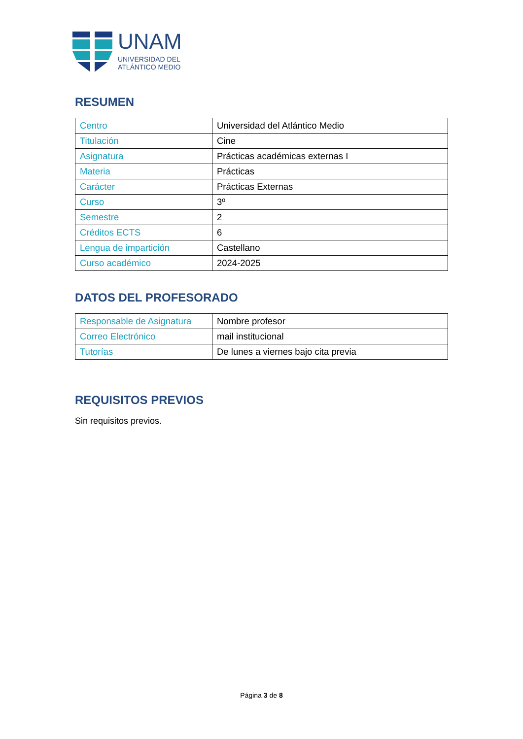UNAM
UNIVERSIDAD DEL
ATLÁNTICO MEDIO
RESUMEN
| Centro | Universidad del Atlántico Medio |
| Titulación | Cine |
| Asignatura | Prácticas académicas externas I |
| Materia | Prácticas |
| Carácter | Prácticas Externas |
| Curso | 3º |
| Semestre | 2 |
| Créditos ECTS | 6 |
| Lengua de impartición | Castellano |
| Curso académico | 2024-2025 |
DATOS DEL PROFESORADO
| Responsable de Asignatura | Nombre profesor |
| Correo Electrónico | mail institucional |
| Tutorías | De lunes a viernes bajo cita previa |
REQUISITOS PREVIOS
Sin requisitos previos.
Página 3 de 8